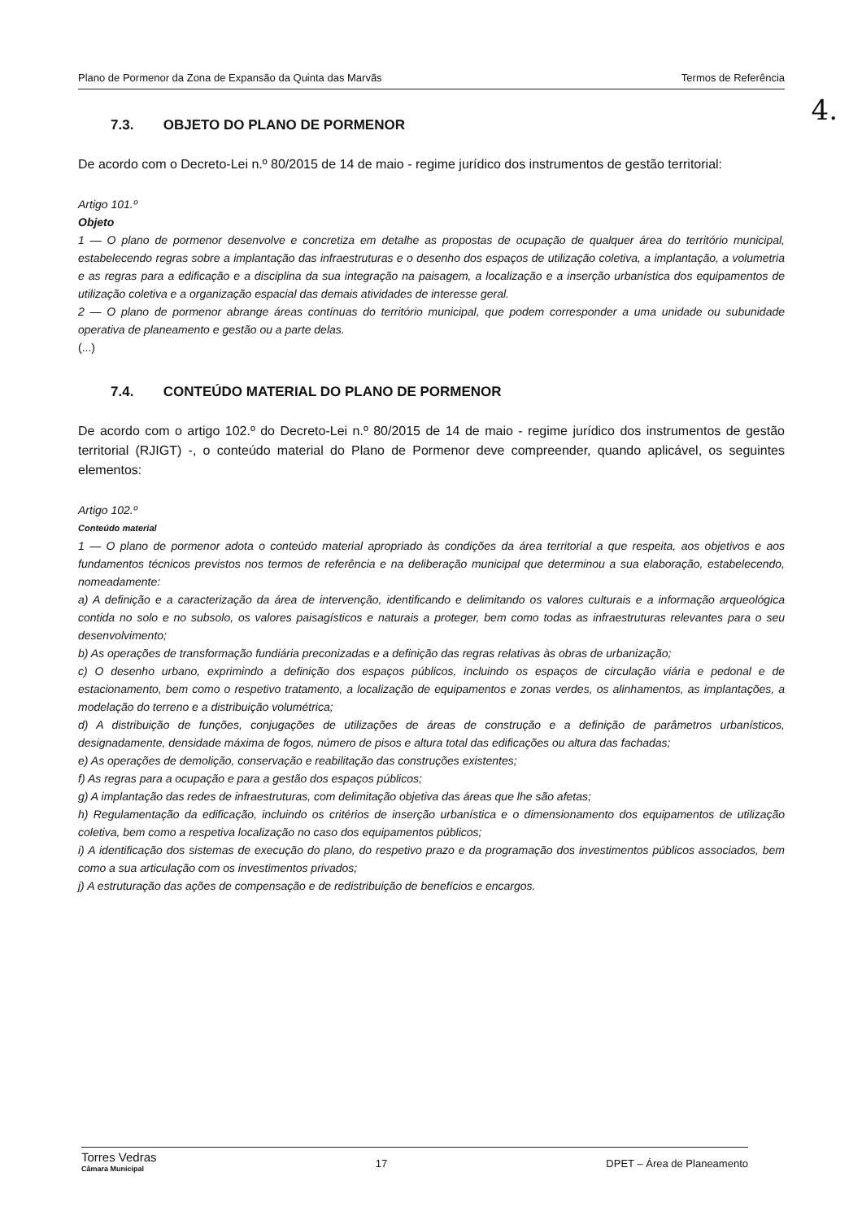Plano de Pormenor da Zona de Expansão da Quinta das Marvãs Termos de Referência
4.
7.3. OBJETO DO PLANO DE PORMENOR
De acordo com o Decreto-Lei n.º 80/2015 de 14 de maio - regime jurídico dos instrumentos de gestão territorial:
Artigo 101.º
Objeto
1 — O plano de pormenor desenvolve e concretiza em detalhe as propostas de ocupação de qualquer área do território municipal, estabelecendo regras sobre a implantação das infraestruturas e o desenho dos espaços de utilização coletiva, a implantação, a volumetria e as regras para a edificação e a disciplina da sua integração na paisagem, a localização e a inserção urbanística dos equipamentos de utilização coletiva e a organização espacial das demais atividades de interesse geral.
2 — O plano de pormenor abrange áreas contínuas do território municipal, que podem corresponder a uma unidade ou subunidade operativa de planeamento e gestão ou a parte delas.
(...)
7.4. CONTEÚDO MATERIAL DO PLANO DE PORMENOR
De acordo com o artigo 102.º do Decreto-Lei n.º 80/2015 de 14 de maio - regime jurídico dos instrumentos de gestão territorial (RJIGT) -, o conteúdo material do Plano de Pormenor deve compreender, quando aplicável, os seguintes elementos:
Artigo 102.º
Conteúdo material
1 — O plano de pormenor adota o conteúdo material apropriado às condições da área territorial a que respeita, aos objetivos e aos fundamentos técnicos previstos nos termos de referência e na deliberação municipal que determinou a sua elaboração, estabelecendo, nomeadamente:
a) A definição e a caracterização da área de intervenção, identificando e delimitando os valores culturais e a informação arqueológica contida no solo e no subsolo, os valores paisagísticos e naturais a proteger, bem como todas as infraestruturas relevantes para o seu desenvolvimento;
b) As operações de transformação fundiária preconizadas e a definição das regras relativas às obras de urbanização;
c) O desenho urbano, exprimindo a definição dos espaços públicos, incluindo os espaços de circulação viária e pedonal e de estacionamento, bem como o respetivo tratamento, a localização de equipamentos e zonas verdes, os alinhamentos, as implantações, a modelação do terreno e a distribuição volumétrica;
d) A distribuição de funções, conjugações de utilizações de áreas de construção e a definição de parâmetros urbanísticos, designadamente, densidade máxima de fogos, número de pisos e altura total das edificações ou altura das fachadas;
e) As operações de demolição, conservação e reabilitação das construções existentes;
f) As regras para a ocupação e para a gestão dos espaços públicos;
g) A implantação das redes de infraestruturas, com delimitação objetiva das áreas que lhe são afetas;
h) Regulamentação da edificação, incluindo os critérios de inserção urbanística e o dimensionamento dos equipamentos de utilização coletiva, bem como a respetiva localização no caso dos equipamentos públicos;
i) A identificação dos sistemas de execução do plano, do respetivo prazo e da programação dos investimentos públicos associados, bem como a sua articulação com os investimentos privados;
j) A estruturação das ações de compensação e de redistribuição de benefícios e encargos.
Torres Vedras
Câmara Municipal
17 DPET – Área de Planeamento